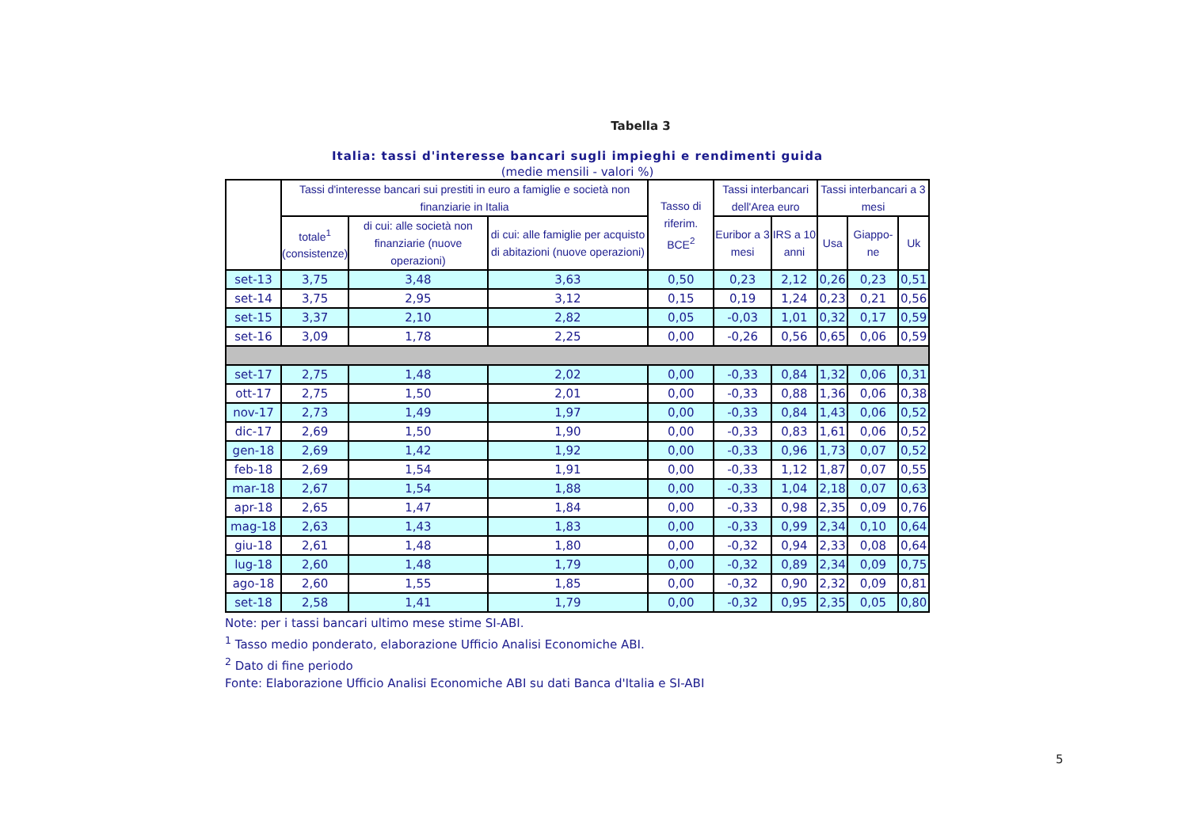Tabella 3
Italia: tassi d'interesse bancari sugli impieghi e rendimenti guida
(medie mensili - valori %)
| | Tassi d'interesse bancari sui prestiti in euro a famiglie e società non finanziarie in Italia | | | Tasso di riferim. BCE<sup>2</sup> | Tassi interbancari dell'Area euro | | Tassi interbancari a 3 mesi | | |
| --- | --- | --- | --- | --- | --- | --- | --- | --- | --- |
| | totale<sup>1</sup> (consistenze) | di cui: alle società non finanziarie (nuove operazioni) | di cui: alle famiglie per acquisto di abitazioni (nuove operazioni) | | Euribor a 3 mesi | IRS a 10 anni | Usa | Giappo-ne | Uk |
| set-13 | 3,75 | 3,48 | 3,63 | 0,50 | 0,23 | 2,12 | 0,26 | 0,23 | 0,51 |
| set-14 | 3,75 | 2,95 | 3,12 | 0,15 | 0,19 | 1,24 | 0,23 | 0,21 | 0,56 |
| set-15 | 3,37 | 2,10 | 2,82 | 0,05 | -0,03 | 1,01 | 0,32 | 0,17 | 0,59 |
| set-16 | 3,09 | 1,78 | 2,25 | 0,00 | -0,26 | 0,56 | 0,65 | 0,06 | 0,59 |
| set-17 | 2,75 | 1,48 | 2,02 | 0,00 | -0,33 | 0,84 | 1,32 | 0,06 | 0,31 |
| ott-17 | 2,75 | 1,50 | 2,01 | 0,00 | -0,33 | 0,88 | 1,36 | 0,06 | 0,38 |
| nov-17 | 2,73 | 1,49 | 1,97 | 0,00 | -0,33 | 0,84 | 1,43 | 0,06 | 0,52 |
| dic-17 | 2,69 | 1,50 | 1,90 | 0,00 | -0,33 | 0,83 | 1,61 | 0,06 | 0,52 |
| gen-18 | 2,69 | 1,42 | 1,92 | 0,00 | -0,33 | 0,96 | 1,73 | 0,07 | 0,52 |
| feb-18 | 2,69 | 1,54 | 1,91 | 0,00 | -0,33 | 1,12 | 1,87 | 0,07 | 0,55 |
| mar-18 | 2,67 | 1,54 | 1,88 | 0,00 | -0,33 | 1,04 | 2,18 | 0,07 | 0,63 |
| apr-18 | 2,65 | 1,47 | 1,84 | 0,00 | -0,33 | 0,98 | 2,35 | 0,09 | 0,76 |
| mag-18 | 2,63 | 1,43 | 1,83 | 0,00 | -0,33 | 0,99 | 2,34 | 0,10 | 0,64 |
| giu-18 | 2,61 | 1,48 | 1,80 | 0,00 | -0,32 | 0,94 | 2,33 | 0,08 | 0,64 |
| lug-18 | 2,60 | 1,48 | 1,79 | 0,00 | -0,32 | 0,89 | 2,34 | 0,09 | 0,75 |
| ago-18 | 2,60 | 1,55 | 1,85 | 0,00 | -0,32 | 0,90 | 2,32 | 0,09 | 0,81 |
| set-18 | 2,58 | 1,41 | 1,79 | 0,00 | -0,32 | 0,95 | 2,35 | 0,05 | 0,80 |
Note: per i tassi bancari ultimo mese stime SI-ABI.
<sup>1</sup> Tasso medio ponderato, elaborazione Ufficio Analisi Economiche ABI.
<sup>2</sup> Dato di fine periodo
Fonte: Elaborazione Ufficio Analisi Economiche ABI su dati Banca d'Italia e SI-ABI
5